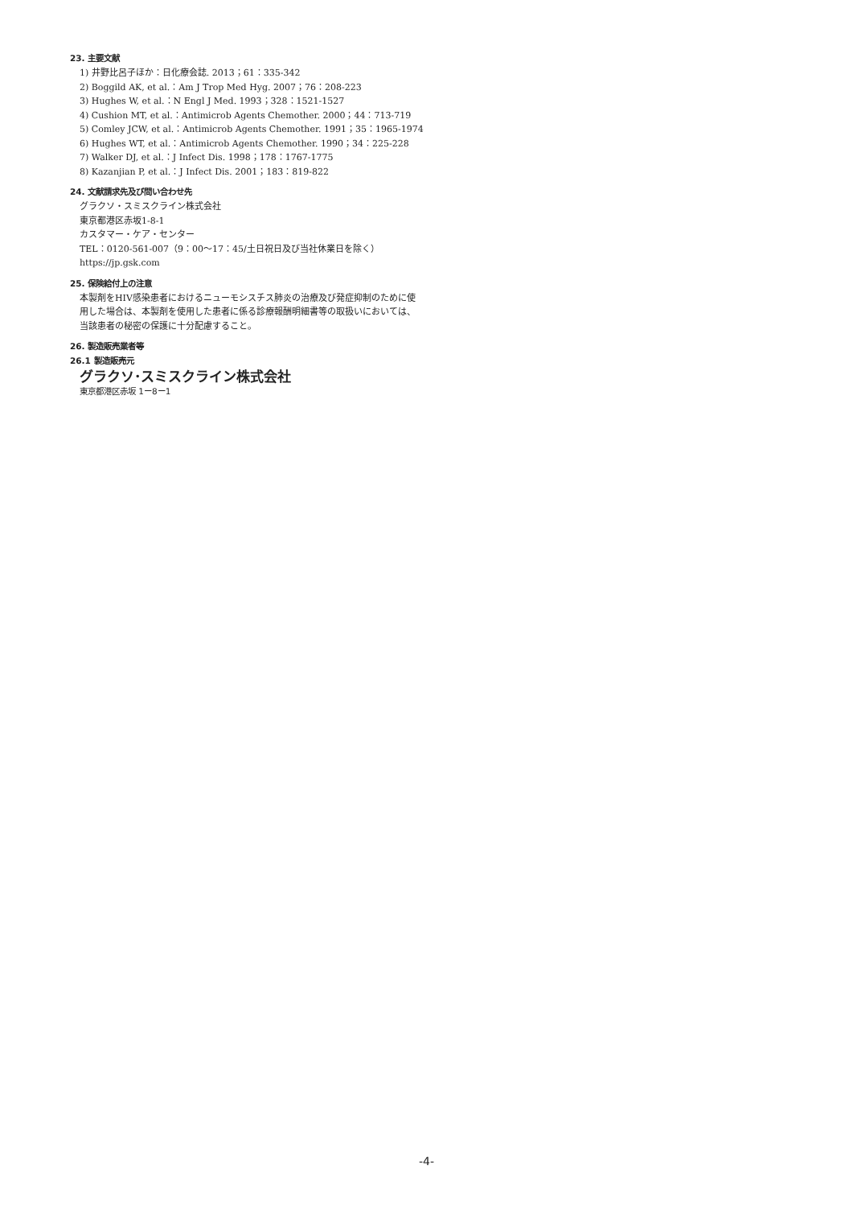23. 主要文献
1) 井野比呂子ほか：日化療会誌. 2013；61：335-342
2) Boggild AK, et al.：Am J Trop Med Hyg. 2007；76：208-223
3) Hughes W, et al.：N Engl J Med. 1993；328：1521-1527
4) Cushion MT, et al.：Antimicrob Agents Chemother. 2000；44：713-719
5) Comley JCW, et al.：Antimicrob Agents Chemother. 1991；35：1965-1974
6) Hughes WT, et al.：Antimicrob Agents Chemother. 1990；34：225-228
7) Walker DJ, et al.：J Infect Dis. 1998；178：1767-1775
8) Kazanjian P, et al.：J Infect Dis. 2001；183：819-822
24. 文献請求先及び問い合わせ先
グラクソ・スミスクライン株式会社
東京都港区赤坂1-8-1
カスタマー・ケア・センター
TEL：0120-561-007（9：00～17：45/土日祝日及び当社休業日を除く）
https://jp.gsk.com
25. 保険給付上の注意
本製剤をHIV感染患者におけるニューモシスチス肺炎の治療及び発症抑制のために使用した場合は、本製剤を使用した患者に係る診療報酬明細書等の取扱いにおいては、当該患者の秘密の保護に十分配慮すること。
26. 製造販売業者等
26.1 製造販売元
グラクソ･スミスクライン株式会社
東京都港区赤坂 1ー8ー1
-4-